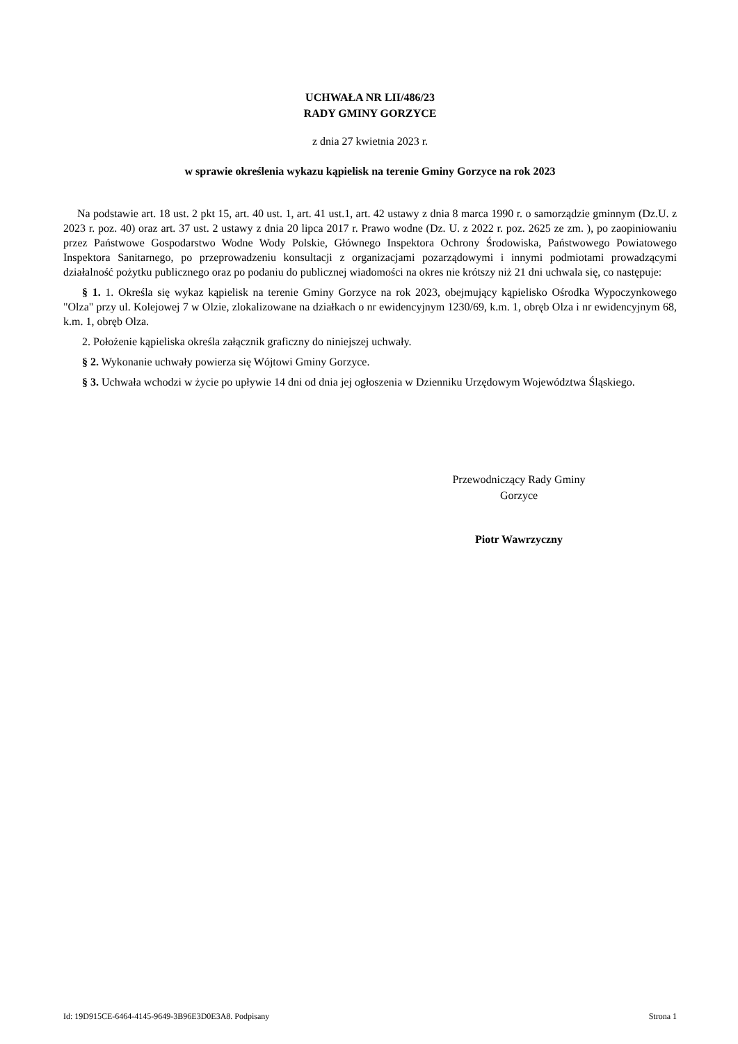UCHWAŁA NR LII/486/23
RADY GMINY GORZYCE
z dnia 27 kwietnia 2023 r.
w sprawie określenia wykazu kąpielisk na terenie Gminy Gorzyce na rok 2023
Na podstawie art. 18 ust. 2 pkt 15, art. 40 ust. 1, art. 41 ust.1, art. 42 ustawy z dnia 8 marca 1990 r. o samorządzie gminnym (Dz.U. z 2023 r. poz. 40) oraz art. 37 ust. 2 ustawy z dnia 20 lipca 2017 r. Prawo wodne (Dz. U. z 2022 r. poz. 2625 ze zm. ), po zaopiniowaniu przez Państwowe Gospodarstwo Wodne Wody Polskie, Głównego Inspektora Ochrony Środowiska, Państwowego Powiatowego Inspektora Sanitarnego, po przeprowadzeniu konsultacji z organizacjami pozarządowymi i innymi podmiotami prowadzącymi działalność pożytku publicznego oraz po podaniu do publicznej wiadomości na okres nie krótszy niż 21 dni uchwala się, co następuje:
§ 1. 1. Określa się wykaz kąpielisk na terenie Gminy Gorzyce na rok 2023, obejmujący kąpielisko Ośrodka Wypoczynkowego "Olza" przy ul. Kolejowej 7 w Olzie, zlokalizowane na działkach o nr ewidencyjnym 1230/69, k.m. 1, obręb Olza i nr ewidencyjnym 68, k.m. 1, obręb Olza.
2. Położenie kąpieliska określa załącznik graficzny do niniejszej uchwały.
§ 2. Wykonanie uchwały powierza się Wójtowi Gminy Gorzyce.
§ 3. Uchwała wchodzi w życie po upływie 14 dni od dnia jej ogłoszenia w Dzienniku Urzędowym Województwa Śląskiego.
Przewodniczący Rady Gminy
Gorzyce
Piotr Wawrzyczny
Id: 19D915CE-6464-4145-9649-3B96E3D0E3A8. Podpisany Strona 1